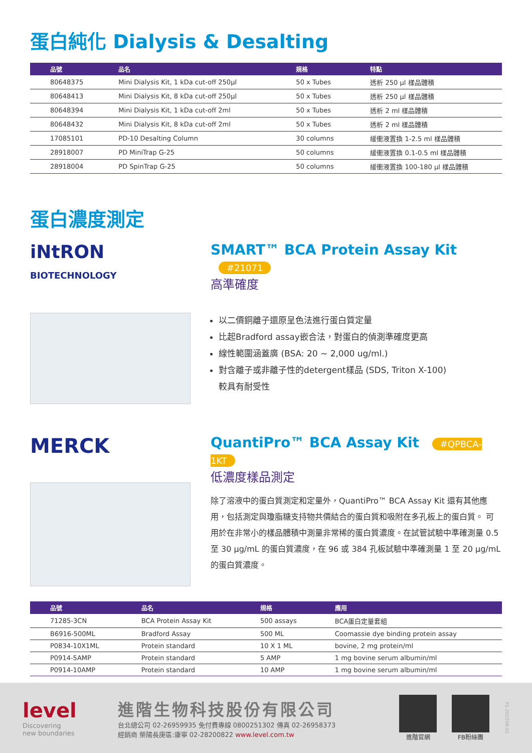蛋白純化 Dialysis & Desalting
| 品號 | 品名 | 規格 | 特點 |
| --- | --- | --- | --- |
| 80648375 | Mini Dialysis Kit, 1 kDa cut-off 250μl | 50 x Tubes | 透析 250 μl 樣品體積 |
| 80648413 | Mini Dialysis Kit, 8 kDa cut-off 250μl | 50 x Tubes | 透析 250 μl 樣品體積 |
| 80648394 | Mini Dialysis Kit, 1 kDa cut-off 2ml | 50 x Tubes | 透析 2 ml 樣品體積 |
| 80648432 | Mini Dialysis Kit, 8 kDa cut-off 2ml | 50 x Tubes | 透析 2 ml 樣品體積 |
| 17085101 | PD-10 Desalting Column | 30 columns | 緩衝液置換 1-2.5 ml 樣品體積 |
| 28918007 | PD MiniTrap G-25 | 50 columns | 緩衝液置換 0.1-0.5 ml 樣品體積 |
| 28918004 | PD SpinTrap G-25 | 50 columns | 緩衝液置換 100-180 μl 樣品體積 |
蛋白濃度測定
iNtRON
BIOTECHNOLOGY
SMART™ BCA Protein Assay Kit #21071
高準確度
以二價銅離子還原呈色法進行蛋白質定量
比起Bradford assay嵌合法，對蛋白的偵測準確度更高
線性範圍涵蓋廣 (BSA: 20 ~ 2,000 ug/ml.)
對含離子或非離子性的detergent樣品 (SDS, Triton X-100)
較具有耐受性
MERCK
QuantiPro™ BCA Assay Kit #QPBCA-1KT
低濃度樣品測定
除了溶液中的蛋白質測定和定量外，QuantiPro™ BCA Assay Kit 還有其他應用，包括測定與瓊脂糖支持物共價結合的蛋白質和吸附在多孔板上的蛋白質。 可用於在非常小的樣品體積中測量非常稀的蛋白質濃度。在試管試驗中準確測量 0.5 至 30 μg/mL 的蛋白質濃度，在 96 或 384 孔板試驗中準確測量 1 至 20 μg/mL 的蛋白質濃度。
| 品號 | 品名 | 規格 | 應用 |
| --- | --- | --- | --- |
| 71285-3CN | BCA Protein Assay Kit | 500 assays | BCA蛋白定量套組 |
| B6916-500ML | Bradford Assay | 500 ML | Coomassie dye binding protein assay |
| P0834-10X1ML | Protein standard | 10 X 1 ML | bovine, 2 mg protein/ml |
| P0914-5AMP | Protein standard | 5 AMP | 1 mg bovine serum albumin/ml |
| P0914-10AMP | Protein standard | 10 AMP | 1 mg bovine serum albumin/ml |
level
Discovering
new boundaries
進階生物科技股份有限公司
台北總公司 02-26959935 免付費專線 0800251302 傳真 02-26958373
經銷商 榮陽長庚區:康寧 02-28200822 www.level.com.tw
進階官網 FB粉絲團
P1-202208-01